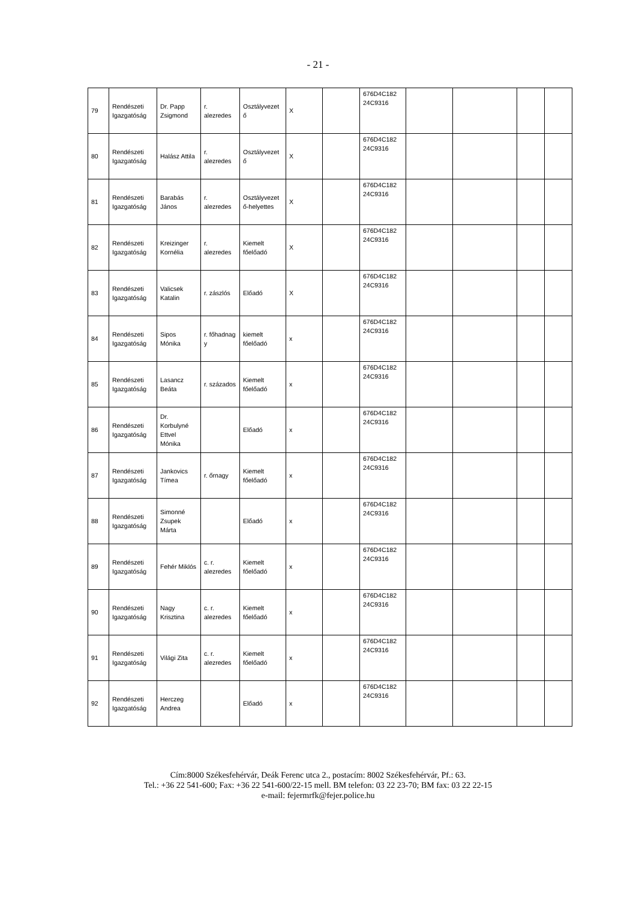- 21 -
| 79 | Rendészeti Igazgatóság | Dr. Papp Zsigmond | r. alezredes | Osztályvezet ő | X | | 676D4C182 24C9316 | | | | |
| 80 | Rendészeti Igazgatóság | Halász Attila | r. alezredes | Osztályvezet ő | X | | 676D4C182 24C9316 | | | | |
| 81 | Rendészeti Igazgatóság | Barabás János | r. alezredes | Osztályvezet ő-helyettes | X | | 676D4C182 24C9316 | | | | |
| 82 | Rendészeti Igazgatóság | Kreizinger Kornélia | r. alezredes | Kiemelt főelőadó | X | | 676D4C182 24C9316 | | | | |
| 83 | Rendészeti Igazgatóság | Valicsek Katalin | r. zászlós | Előadó | X | | 676D4C182 24C9316 | | | | |
| 84 | Rendészeti Igazgatóság | Sipos Mónika | r. főhadnag y | kiemelt főelőadó | x | | 676D4C182 24C9316 | | | | |
| 85 | Rendészeti Igazgatóság | Lasancz Beáta | r. százados | Kiemelt főelőadó | x | | 676D4C182 24C9316 | | | | |
| 86 | Rendészeti Igazgatóság | Dr. Korbulyné Ettvel Mónika | | Előadó | x | | 676D4C182 24C9316 | | | | |
| 87 | Rendészeti Igazgatóság | Jankovics Tímea | r. őrnagy | Kiemelt főelőadó | x | | 676D4C182 24C9316 | | | | |
| 88 | Rendészeti Igazgatóság | Simonné Zsupek Márta | | Előadó | x | | 676D4C182 24C9316 | | | | |
| 89 | Rendészeti Igazgatóság | Fehér Miklós | c. r. alezredes | Kiemelt főelőadó | x | | 676D4C182 24C9316 | | | | |
| 90 | Rendészeti Igazgatóság | Nagy Krisztina | c. r. alezredes | Kiemelt főelőadó | x | | 676D4C182 24C9316 | | | | |
| 91 | Rendészeti Igazgatóság | Világi Zita | c. r. alezredes | Kiemelt főelőadó | x | | 676D4C182 24C9316 | | | | |
| 92 | Rendészeti Igazgatóság | Herczeg Andrea | | Előadó | x | | 676D4C182 24C9316 | | | | |
Cím:8000 Székesfehérvár, Deák Ferenc utca 2., postacím: 8002 Székesfehérvár, Pf.: 63.
Tel.: +36 22 541-600; Fax: +36 22 541-600/22-15 mell. BM telefon: 03 22 23-70; BM fax: 03 22 22-15
e-mail: fejermrfk@fejer.police.hu